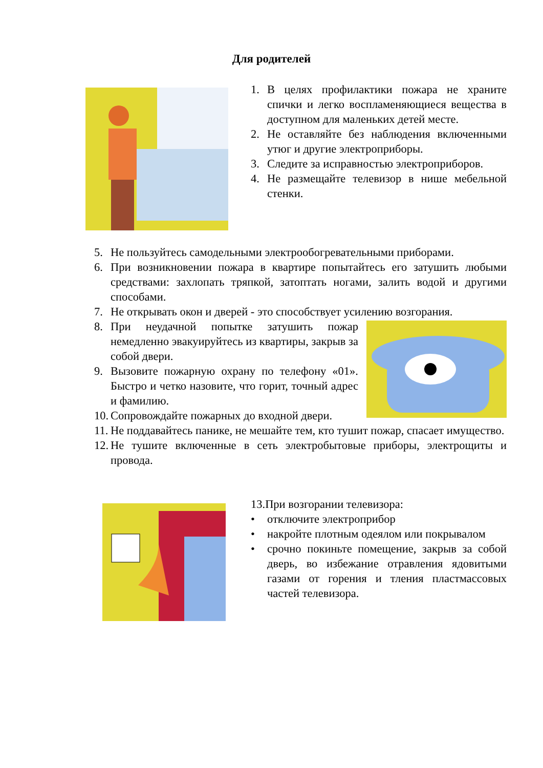Для родителей
1. В целях профилактики пожара не храните спички и легко воспламеняющиеся вещества в доступном для маленьких детей месте.
2. Не оставляйте без наблюдения включенными утюг и другие электроприборы.
3. Следите за исправностью электроприборов.
4. Не размещайте телевизор в нише мебельной стенки.
5. Не пользуйтесь самодельными электрообогревательными приборами.
6. При возникновении пожара в квартире попытайтесь его затушить любыми средствами: захлопать тряпкой, затоптать ногами, залить водой и другими способами.
7. Не открывать окон и дверей - это способствует усилению возгорания.
8. При неудачной попытке затушить пожар немедленно эвакуируйтесь из квартиры, закрыв за собой двери.
9. Вызовите пожарную охрану по телефону «01». Быстро и четко назовите, что горит, точный адрес и фамилию.
10. Сопровождайте пожарных до входной двери.
11. Не поддавайтесь панике, не мешайте тем, кто тушит пожар, спасает имущество.
12. Не тушите включенные в сеть электробытовые приборы, электрощиты и провода.
13.При возгорании телевизора:
• отключите электроприбор
• накройте плотным одеялом или покрывалом
• срочно покиньте помещение, закрыв за собой дверь, во избежание отравления ядовитыми газами от горения и тления пластмассовых частей телевизора.